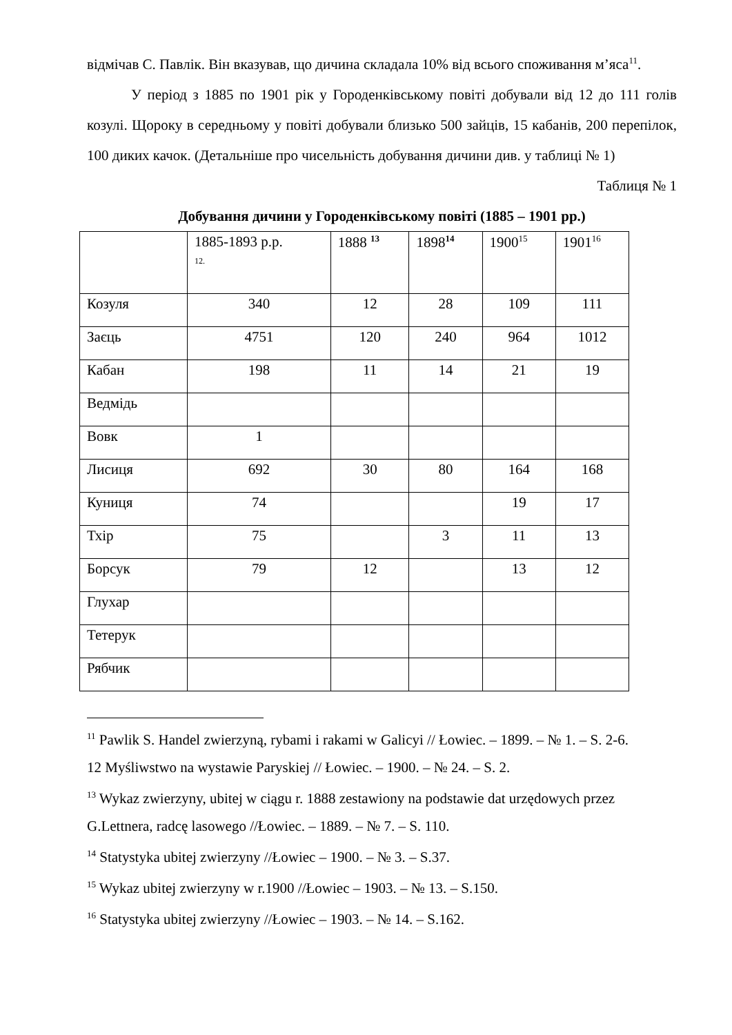відмічав С. Павлік. Він вказував, що дичина складала 10% від всього споживання м’яса<sup>11</sup>.
У період з 1885 по 1901 рік у Городенківському повіті добували від 12 до 111 голів козулі. Щороку в середньому у повіті добували близько 500 зайців, 15 кабанів, 200 перепілок, 100 диких качок. (Детальніше про чисельність добування дичини див. у таблиці № 1)
Таблиця № 1
Добування дичини у Городенківському повіті (1885 – 1901 рр.)
| | 1885-1893 р.р. 12. | 1888 <sup>13</sup> | 1898<sup>14</sup> | 1900<sup>15</sup> | 1901<sup>16</sup> |
| Козуля | 340 | 12 | 28 | 109 | 111 |
| Заєць | 4751 | 120 | 240 | 964 | 1012 |
| Кабан | 198 | 11 | 14 | 21 | 19 |
| Ведмідь | | | | | |
| Вовк | 1 | | | | |
| Лисиця | 692 | 30 | 80 | 164 | 168 |
| Куниця | 74 | | | 19 | 17 |
| Тхір | 75 | | 3 | 11 | 13 |
| Борсук | 79 | 12 | | 13 | 12 |
| Глухар | | | | | |
| Тетерук | | | | | |
| Рябчик | | | | | |
<sup>11</sup> Pawlik S. Handel zwierzyną, rybami i rakami w Galicyi // Łowiec. – 1899. – № 1. – S. 2-6.
12 Myśliwstwo na wystawie Paryskiej // Łowiec. – 1900. – № 24. – S. 2.
<sup>13</sup> Wykaz zwierzyny, ubitej w ciągu r. 1888 zestawiony na podstawie dat urzędowych przez G.Lettnera, radcę lasowego //Łowiec. – 1889. – № 7. – S. 110.
<sup>14</sup> Statystyka ubitej zwierzyny //Łowiec – 1900. – № 3. – S.37.
<sup>15</sup> Wykaz ubitej zwierzyny w r.1900 //Łowiec – 1903. – № 13. – S.150.
<sup>16</sup> Statystyka ubitej zwierzyny //Łowiec – 1903. – № 14. – S.162.